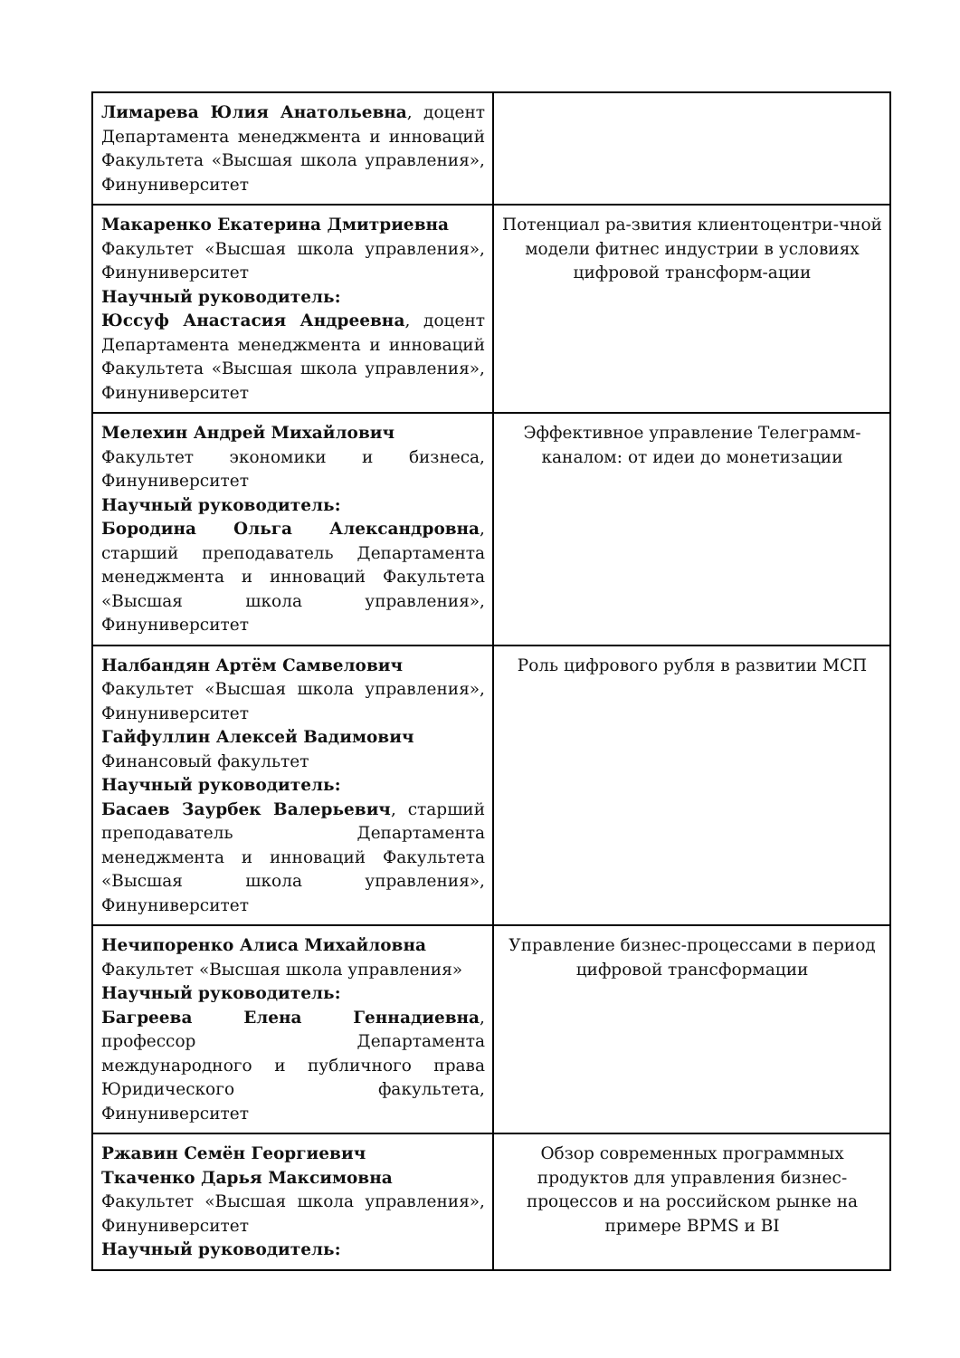| Лимарева Юлия Анатольевна , доцент Департамента менеджмента и инноваций Факультета «Высшая школа управления», Финуниверситет | |
| Макаренко Екатерина Дмитриевна Факультет «Высшая школа управления», Финуниверситет Научный руководитель: Юссуф Анастасия Андреевна , доцент Департамента менеджмента и инноваций Факультета «Высшая школа управления», Финуниверситет | Потенциал ра-звития клиентоцентри-чной модели фитнес индустрии в условиях цифровой трансформ-ации |
| Мелехин Андрей Михайлович Факультет экономики и бизнеса, Финуниверситет Научный руководитель: Бородина Ольга Александровна , старший преподаватель Департамента менеджмента и инноваций Факультета «Высшая школа управления», Финуниверситет | Эффективное управление Телеграмм-каналом: от идеи до монетизации |
| Налбандян Артём Самвелович Факультет «Высшая школа управления», Финуниверситет Гайфуллин Алексей Вадимович Финансовый факультет Научный руководитель: Басаев Заурбек Валерьевич , старший преподаватель Департамента менеджмента и инноваций Факультета «Высшая школа управления», Финуниверситет | Роль цифрового рубля в развитии МСП |
| Нечипоренко Алиса Михайловна Факультет «Высшая школа управления» Научный руководитель: Багреева Елена Геннадиевна , профессор Департамента международного и публичного права Юридического факультета, Финуниверситет | Управление бизнес-процессами в период цифровой трансформации |
| Ржавин Семён Георгиевич Ткаченко Дарья Максимовна Факультет «Высшая школа управления», Финуниверситет Научный руководитель: | Обзор современных программных продуктов для управления бизнес-процессов и на российском рынке на примере BPMS и BI |